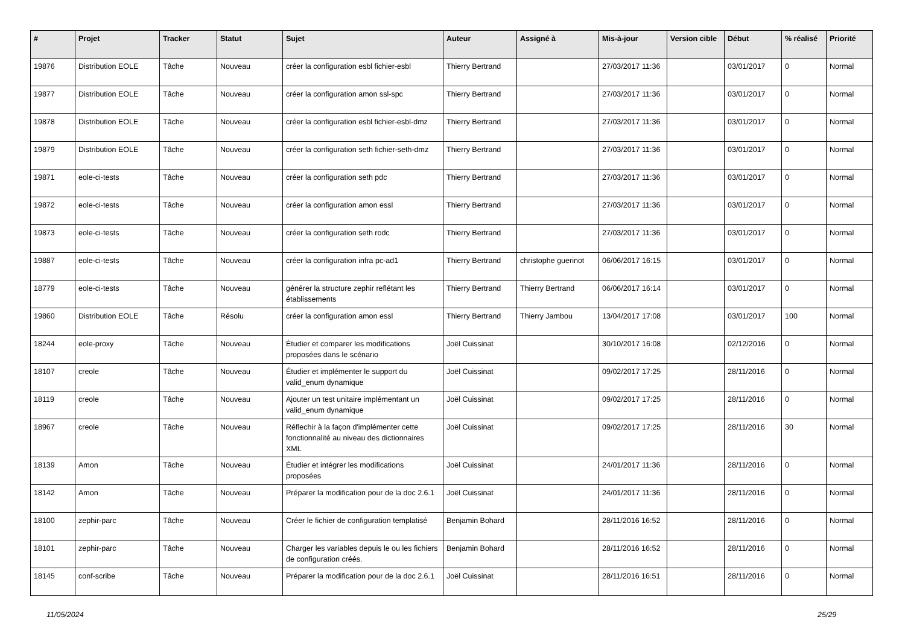| # | Projet | Tracker | Statut | Sujet | Auteur | Assigné à | Mis-à-jour | Version cible | Début | % réalisé | Priorité |
| --- | --- | --- | --- | --- | --- | --- | --- | --- | --- | --- | --- |
| 19876 | Distribution EOLE | Tâche | Nouveau | créer la configuration esbl fichier-esbl | Thierry Bertrand | | 27/03/2017 11:36 | | 03/01/2017 | 0 | Normal |
| 19877 | Distribution EOLE | Tâche | Nouveau | créer la configuration amon ssl-spc | Thierry Bertrand | | 27/03/2017 11:36 | | 03/01/2017 | 0 | Normal |
| 19878 | Distribution EOLE | Tâche | Nouveau | créer la configuration esbl fichier-esbl-dmz | Thierry Bertrand | | 27/03/2017 11:36 | | 03/01/2017 | 0 | Normal |
| 19879 | Distribution EOLE | Tâche | Nouveau | créer la configuration seth fichier-seth-dmz | Thierry Bertrand | | 27/03/2017 11:36 | | 03/01/2017 | 0 | Normal |
| 19871 | eole-ci-tests | Tâche | Nouveau | créer la configuration seth pdc | Thierry Bertrand | | 27/03/2017 11:36 | | 03/01/2017 | 0 | Normal |
| 19872 | eole-ci-tests | Tâche | Nouveau | créer la configuration amon essl | Thierry Bertrand | | 27/03/2017 11:36 | | 03/01/2017 | 0 | Normal |
| 19873 | eole-ci-tests | Tâche | Nouveau | créer la configuration seth rodc | Thierry Bertrand | | 27/03/2017 11:36 | | 03/01/2017 | 0 | Normal |
| 19887 | eole-ci-tests | Tâche | Nouveau | créer la configuration infra pc-ad1 | Thierry Bertrand | christophe guerinot | 06/06/2017 16:15 | | 03/01/2017 | 0 | Normal |
| 18779 | eole-ci-tests | Tâche | Nouveau | générer la structure zephir reflétant les établissements | Thierry Bertrand | Thierry Bertrand | 06/06/2017 16:14 | | 03/01/2017 | 0 | Normal |
| 19860 | Distribution EOLE | Tâche | Résolu | créer la configuration amon essl | Thierry Bertrand | Thierry Jambou | 13/04/2017 17:08 | | 03/01/2017 | 100 | Normal |
| 18244 | eole-proxy | Tâche | Nouveau | Étudier et comparer les modifications proposées dans le scénario | Joël Cuissinat | | 30/10/2017 16:08 | | 02/12/2016 | 0 | Normal |
| 18107 | creole | Tâche | Nouveau | Étudier et implémenter le support du valid_enum dynamique | Joël Cuissinat | | 09/02/2017 17:25 | | 28/11/2016 | 0 | Normal |
| 18119 | creole | Tâche | Nouveau | Ajouter un test unitaire implémentant un valid_enum dynamique | Joël Cuissinat | | 09/02/2017 17:25 | | 28/11/2016 | 0 | Normal |
| 18967 | creole | Tâche | Nouveau | Réflechir à la façon d'implémenter cette fonctionnalité au niveau des dictionnaires XML | Joël Cuissinat | | 09/02/2017 17:25 | | 28/11/2016 | 30 | Normal |
| 18139 | Amon | Tâche | Nouveau | Étudier et intégrer les modifications proposées | Joël Cuissinat | | 24/01/2017 11:36 | | 28/11/2016 | 0 | Normal |
| 18142 | Amon | Tâche | Nouveau | Préparer la modification pour de la doc 2.6.1 | Joël Cuissinat | | 24/01/2017 11:36 | | 28/11/2016 | 0 | Normal |
| 18100 | zephir-parc | Tâche | Nouveau | Créer le fichier de configuration templatisé | Benjamin Bohard | | 28/11/2016 16:52 | | 28/11/2016 | 0 | Normal |
| 18101 | zephir-parc | Tâche | Nouveau | Charger les variables depuis le ou les fichiers de configuration créés. | Benjamin Bohard | | 28/11/2016 16:52 | | 28/11/2016 | 0 | Normal |
| 18145 | conf-scribe | Tâche | Nouveau | Préparer la modification pour de la doc 2.6.1 | Joël Cuissinat | | 28/11/2016 16:51 | | 28/11/2016 | 0 | Normal |
11/05/2024 25/29